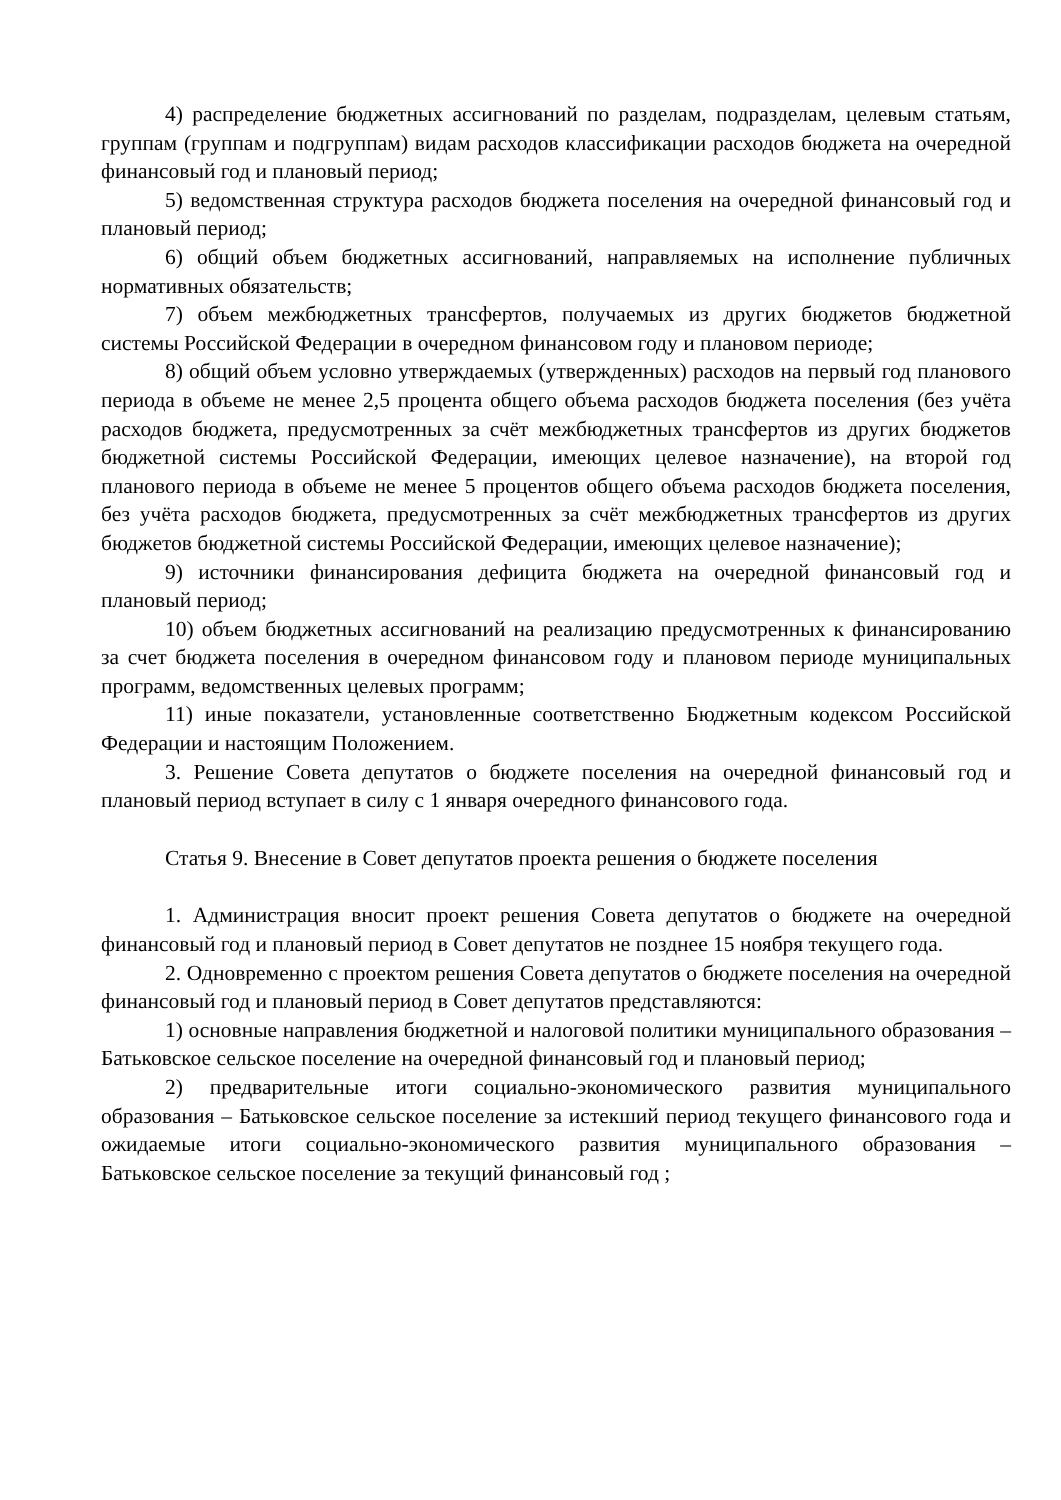4) распределение бюджетных ассигнований по разделам, подразделам, целевым статьям, группам (группам и подгруппам) видам расходов классификации расходов бюджета на очередной финансовый год и плановый период;
5) ведомственная структура расходов бюджета поселения на очередной финансовый год и плановый период;
6) общий объем бюджетных ассигнований, направляемых на исполнение публичных нормативных обязательств;
7) объем межбюджетных трансфертов, получаемых из других бюджетов бюджетной системы Российской Федерации в очередном финансовом году и плановом периоде;
8) общий объем условно утверждаемых (утвержденных) расходов на первый год планового периода в объеме не менее 2,5 процента общего объема расходов бюджета поселения (без учёта расходов бюджета, предусмотренных за счёт межбюджетных трансфертов из других бюджетов бюджетной системы Российской Федерации, имеющих целевое назначение), на второй год планового периода в объеме не менее 5 процентов общего объема расходов бюджета поселения, без учёта расходов бюджета, предусмотренных за счёт межбюджетных трансфертов из других бюджетов бюджетной системы Российской Федерации, имеющих целевое назначение);
9) источники финансирования дефицита бюджета на очередной финансовый год и плановый период;
10) объем бюджетных ассигнований на реализацию предусмотренных к финансированию за счет бюджета поселения в очередном финансовом году и плановом периоде муниципальных программ, ведомственных целевых программ;
11) иные показатели, установленные соответственно Бюджетным кодексом Российской Федерации и настоящим Положением.
3. Решение Совета депутатов о бюджете поселения на очередной финансовый год и плановый период вступает в силу с 1 января очередного финансового года.
Статья 9. Внесение в Совет депутатов проекта решения о бюджете поселения
1. Администрация вносит проект решения Совета депутатов о бюджете на очередной финансовый год и плановый период в Совет депутатов не позднее 15 ноября текущего года.
2. Одновременно с проектом решения Совета депутатов о бюджете поселения на очередной финансовый год и плановый период в Совет депутатов представляются:
1) основные направления бюджетной и налоговой политики муниципального образования – Батьковское сельское поселение на очередной финансовый год и плановый период;
2) предварительные итоги социально-экономического развития муниципального образования – Батьковское сельское поселение за истекший период текущего финансового года и ожидаемые итоги социально-экономического развития муниципального образования – Батьковское сельское поселение за текущий финансовый год ;